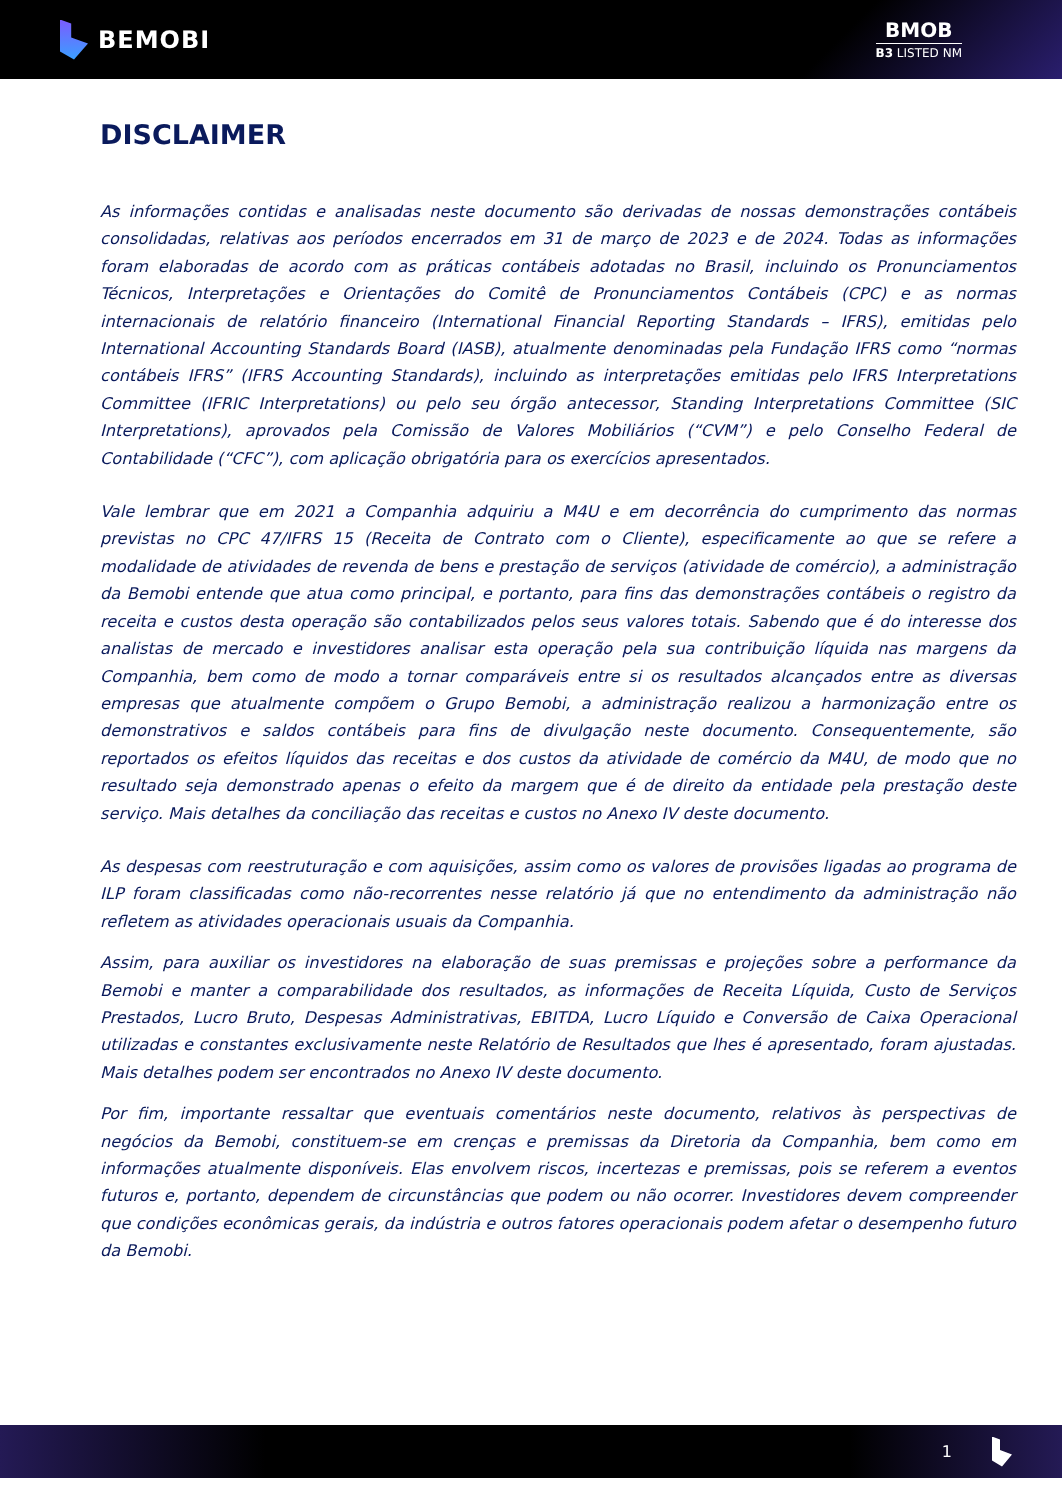BEMOBI
BMOB
B3 LISTED NM
DISCLAIMER
As informações contidas e analisadas neste documento são derivadas de nossas demonstrações contábeis consolidadas, relativas aos períodos encerrados em 31 de março de 2023 e de 2024. Todas as informações foram elaboradas de acordo com as práticas contábeis adotadas no Brasil, incluindo os Pronunciamentos Técnicos, Interpretações e Orientações do Comitê de Pronunciamentos Contábeis (CPC) e as normas internacionais de relatório financeiro (International Financial Reporting Standards – IFRS), emitidas pelo International Accounting Standards Board (IASB), atualmente denominadas pela Fundação IFRS como “normas contábeis IFRS” (IFRS Accounting Standards), incluindo as interpretações emitidas pelo IFRS Interpretations Committee (IFRIC Interpretations) ou pelo seu órgão antecessor, Standing Interpretations Committee (SIC Interpretations), aprovados pela Comissão de Valores Mobiliários (“CVM”) e pelo Conselho Federal de Contabilidade (“CFC”), com aplicação obrigatória para os exercícios apresentados.
Vale lembrar que em 2021 a Companhia adquiriu a M4U e em decorrência do cumprimento das normas previstas no CPC 47/IFRS 15 (Receita de Contrato com o Cliente), especificamente ao que se refere a modalidade de atividades de revenda de bens e prestação de serviços (atividade de comércio), a administração da Bemobi entende que atua como principal, e portanto, para fins das demonstrações contábeis o registro da receita e custos desta operação são contabilizados pelos seus valores totais. Sabendo que é do interesse dos analistas de mercado e investidores analisar esta operação pela sua contribuição líquida nas margens da Companhia, bem como de modo a tornar comparáveis entre si os resultados alcançados entre as diversas empresas que atualmente compõem o Grupo Bemobi, a administração realizou a harmonização entre os demonstrativos e saldos contábeis para fins de divulgação neste documento. Consequentemente, são reportados os efeitos líquidos das receitas e dos custos da atividade de comércio da M4U, de modo que no resultado seja demonstrado apenas o efeito da margem que é de direito da entidade pela prestação deste serviço. Mais detalhes da conciliação das receitas e custos no Anexo IV deste documento.
As despesas com reestruturação e com aquisições, assim como os valores de provisões ligadas ao programa de ILP foram classificadas como não-recorrentes nesse relatório já que no entendimento da administração não refletem as atividades operacionais usuais da Companhia.
Assim, para auxiliar os investidores na elaboração de suas premissas e projeções sobre a performance da Bemobi e manter a comparabilidade dos resultados, as informações de Receita Líquida, Custo de Serviços Prestados, Lucro Bruto, Despesas Administrativas, EBITDA, Lucro Líquido e Conversão de Caixa Operacional utilizadas e constantes exclusivamente neste Relatório de Resultados que lhes é apresentado, foram ajustadas. Mais detalhes podem ser encontrados no Anexo IV deste documento.
Por fim, importante ressaltar que eventuais comentários neste documento, relativos às perspectivas de negócios da Bemobi, constituem-se em crenças e premissas da Diretoria da Companhia, bem como em informações atualmente disponíveis. Elas envolvem riscos, incertezas e premissas, pois se referem a eventos futuros e, portanto, dependem de circunstâncias que podem ou não ocorrer. Investidores devem compreender que condições econômicas gerais, da indústria e outros fatores operacionais podem afetar o desempenho futuro da Bemobi.
1